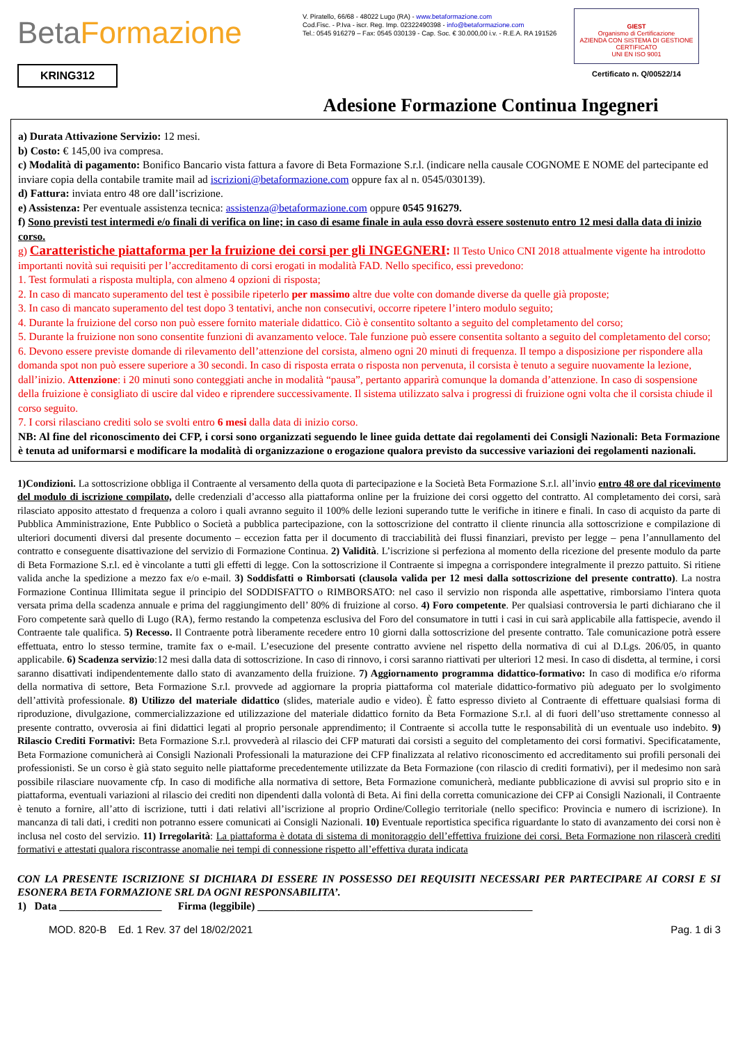BetaFormazione
V. Piratello, 66/68 - 48022 Lugo (RA) - www.betaformazione.com
Cod.Fisc. - P.Iva - iscr. Reg. Imp. 02322490398 - info@betaformazione.com
Tel.: 0545 916279 – Fax: 0545 030139 - Cap. Soc. € 30.000,00 i.v. - R.E.A. RA 191526
GIEST
Organismo di Certificazione
AZIENDA CON SISTEMA DI GESTIONE CERTIFICATO
UNI EN ISO 9001
Certificato n. Q/00522/14
KRING312
Adesione Formazione Continua Ingegneri
a) Durata Attivazione Servizio: 12 mesi.
b) Costo: € 145,00 iva compresa.
c) Modalità di pagamento: Bonifico Bancario vista fattura a favore di Beta Formazione S.r.l. (indicare nella causale COGNOME E NOME del partecipante ed inviare copia della contabile tramite mail ad iscrizioni@betaformazione.com oppure fax al n. 0545/030139).
d) Fattura: inviata entro 48 ore dall’iscrizione.
e) Assistenza: Per eventuale assistenza tecnica: assistenza@betaformazione.com oppure 0545 916279.
f) Sono previsti test intermedi e/o finali di verifica on line; in caso di esame finale in aula esso dovrà essere sostenuto entro 12 mesi dalla data di inizio corso.
g) Caratteristiche piattaforma per la fruizione dei corsi per gli INGEGNERI: Il Testo Unico CNI 2018 attualmente vigente ha introdotto importanti novità sui requisiti per l’accreditamento di corsi erogati in modalità FAD. Nello specifico, essi prevedono:
1. Test formulati a risposta multipla, con almeno 4 opzioni di risposta;
2. In caso di mancato superamento del test è possibile ripeterlo per massimo altre due volte con domande diverse da quelle già proposte;
3. In caso di mancato superamento del test dopo 3 tentativi, anche non consecutivi, occorre ripetere l’intero modulo seguito;
4. Durante la fruizione del corso non può essere fornito materiale didattico. Ciò è consentito soltanto a seguito del completamento del corso;
5. Durante la fruizione non sono consentite funzioni di avanzamento veloce. Tale funzione può essere consentita soltanto a seguito del completamento del corso;
6. Devono essere previste domande di rilevamento dell’attenzione del corsista, almeno ogni 20 minuti di frequenza. Il tempo a disposizione per rispondere alla domanda spot non può essere superiore a 30 secondi. In caso di risposta errata o risposta non pervenuta, il corsista è tenuto a seguire nuovamente la lezione, dall’inizio. Attenzione: i 20 minuti sono conteggiati anche in modalità “pausa”, pertanto apparirà comunque la domanda d’attenzione. In caso di sospensione della fruizione è consigliato di uscire dal video e riprendere successivamente. Il sistema utilizzato salva i progressi di fruizione ogni volta che il corsista chiude il corso seguito.
7. I corsi rilasciano crediti solo se svolti entro 6 mesi dalla data di inizio corso.
NB: Al fine del riconoscimento dei CFP, i corsi sono organizzati seguendo le linee guida dettate dai regolamenti dei Consigli Nazionali: Beta Formazione è tenuta ad uniformarsi e modificare la modalità di organizzazione o erogazione qualora previsto da successive variazioni dei regolamenti nazionali.
1)Condizioni. La sottoscrizione obbliga il Contraente al versamento della quota di partecipazione e la Società Beta Formazione S.r.l. all’invio entro 48 ore dal ricevimento del modulo di iscrizione compilato, delle credenziali d’accesso alla piattaforma online per la fruizione dei corsi oggetto del contratto. Al completamento dei corsi, sarà rilasciato apposito attestato d frequenza a coloro i quali avranno seguito il 100% delle lezioni superando tutte le verifiche in itinere e finali. In caso di acquisto da parte di Pubblica Amministrazione, Ente Pubblico o Società a pubblica partecipazione, con la sottoscrizione del contratto il cliente rinuncia alla sottoscrizione e compilazione di ulteriori documenti diversi dal presente documento – eccezion fatta per il documento di tracciabilità dei flussi finanziari, previsto per legge – pena l’annullamento del contratto e conseguente disattivazione del servizio di Formazione Continua. 2) Validità. L’iscrizione si perfeziona al momento della ricezione del presente modulo da parte di Beta Formazione S.r.l. ed è vincolante a tutti gli effetti di legge. Con la sottoscrizione il Contraente si impegna a corrispondere integralmente il prezzo pattuito. Si ritiene valida anche la spedizione a mezzo fax e/o e-mail. 3) Soddisfatti o Rimborsati (clausola valida per 12 mesi dalla sottoscrizione del presente contratto). La nostra Formazione Continua Illimitata segue il principio del SODDISFATTO o RIMBORSATO: nel caso il servizio non risponda alle aspettative, rimborsiamo l'intera quota versata prima della scadenza annuale e prima del raggiungimento dell’ 80% di fruizione al corso. 4) Foro competente. Per qualsiasi controversia le parti dichiarano che il Foro competente sarà quello di Lugo (RA), fermo restando la competenza esclusiva del Foro del consumatore in tutti i casi in cui sarà applicabile alla fattispecie, avendo il Contraente tale qualifica. 5) Recesso. Il Contraente potrà liberamente recedere entro 10 giorni dalla sottoscrizione del presente contratto. Tale comunicazione potrà essere effettuata, entro lo stesso termine, tramite fax o e-mail. L’esecuzione del presente contratto avviene nel rispetto della normativa di cui al D.Lgs. 206/05, in quanto applicabile. 6) Scadenza servizio:12 mesi dalla data di sottoscrizione. In caso di rinnovo, i corsi saranno riattivati per ulteriori 12 mesi. In caso di disdetta, al termine, i corsi saranno disattivati indipendentemente dallo stato di avanzamento della fruizione. 7) Aggiornamento programma didattico-formativo: In caso di modifica e/o riforma della normativa di settore, Beta Formazione S.r.l. provvede ad aggiornare la propria piattaforma col materiale didattico-formativo più adeguato per lo svolgimento dell’attività professionale. 8) Utilizzo del materiale didattico (slides, materiale audio e video). È fatto espresso divieto al Contraente di effettuare qualsiasi forma di riproduzione, divulgazione, commercializzazione ed utilizzazione del materiale didattico fornito da Beta Formazione S.r.l. al di fuori dell’uso strettamente connesso al presente contratto, ovverosia ai fini didattici legati al proprio personale apprendimento; il Contraente si accolla tutte le responsabilità di un eventuale uso indebito. 9) Rilascio Crediti Formativi: Beta Formazione S.r.l. provvederà al rilascio dei CFP maturati dai corsisti a seguito del completamento dei corsi formativi. Specificatamente, Beta Formazione comunicherà ai Consigli Nazionali Professionali la maturazione dei CFP finalizzata al relativo riconoscimento ed accreditamento sui profili personali dei professionisti. Se un corso è già stato seguito nelle piattaforme precedentemente utilizzate da Beta Formazione (con rilascio di crediti formativi), per il medesimo non sarà possibile rilasciare nuovamente cfp. In caso di modifiche alla normativa di settore, Beta Formazione comunicherà, mediante pubblicazione di avvisi sul proprio sito e in piattaforma, eventuali variazioni al rilascio dei crediti non dipendenti dalla volontà di Beta. Ai fini della corretta comunicazione dei CFP ai Consigli Nazionali, il Contraente è tenuto a fornire, all’atto di iscrizione, tutti i dati relativi all’iscrizione al proprio Ordine/Collegio territoriale (nello specifico: Provincia e numero di iscrizione). In mancanza di tali dati, i crediti non potranno essere comunicati ai Consigli Nazionali. 10) Eventuale reportistica specifica riguardante lo stato di avanzamento dei corsi non è inclusa nel costo del servizio. 11) Irregolarità: La piattaforma è dotata di sistema di monitoraggio dell’effettiva fruizione dei corsi. Beta Formazione non rilascerà crediti formativi e attestati qualora riscontrasse anomalie nei tempi di connessione rispetto all’effettiva durata indicata
CON LA PRESENTE ISCRIZIONE SI DICHIARA DI ESSERE IN POSSESSO DEI REQUISITI NECESSARI PER PARTECIPARE AI CORSI E SI ESONERA BETA FORMAZIONE SRL DA OGNI RESPONSABILITA’.
1) Data ___________________ Firma (leggibile) ___________________________________________________
MOD. 820-B Ed. 1 Rev. 37 del 18/02/2021 Pag. 1 di 3